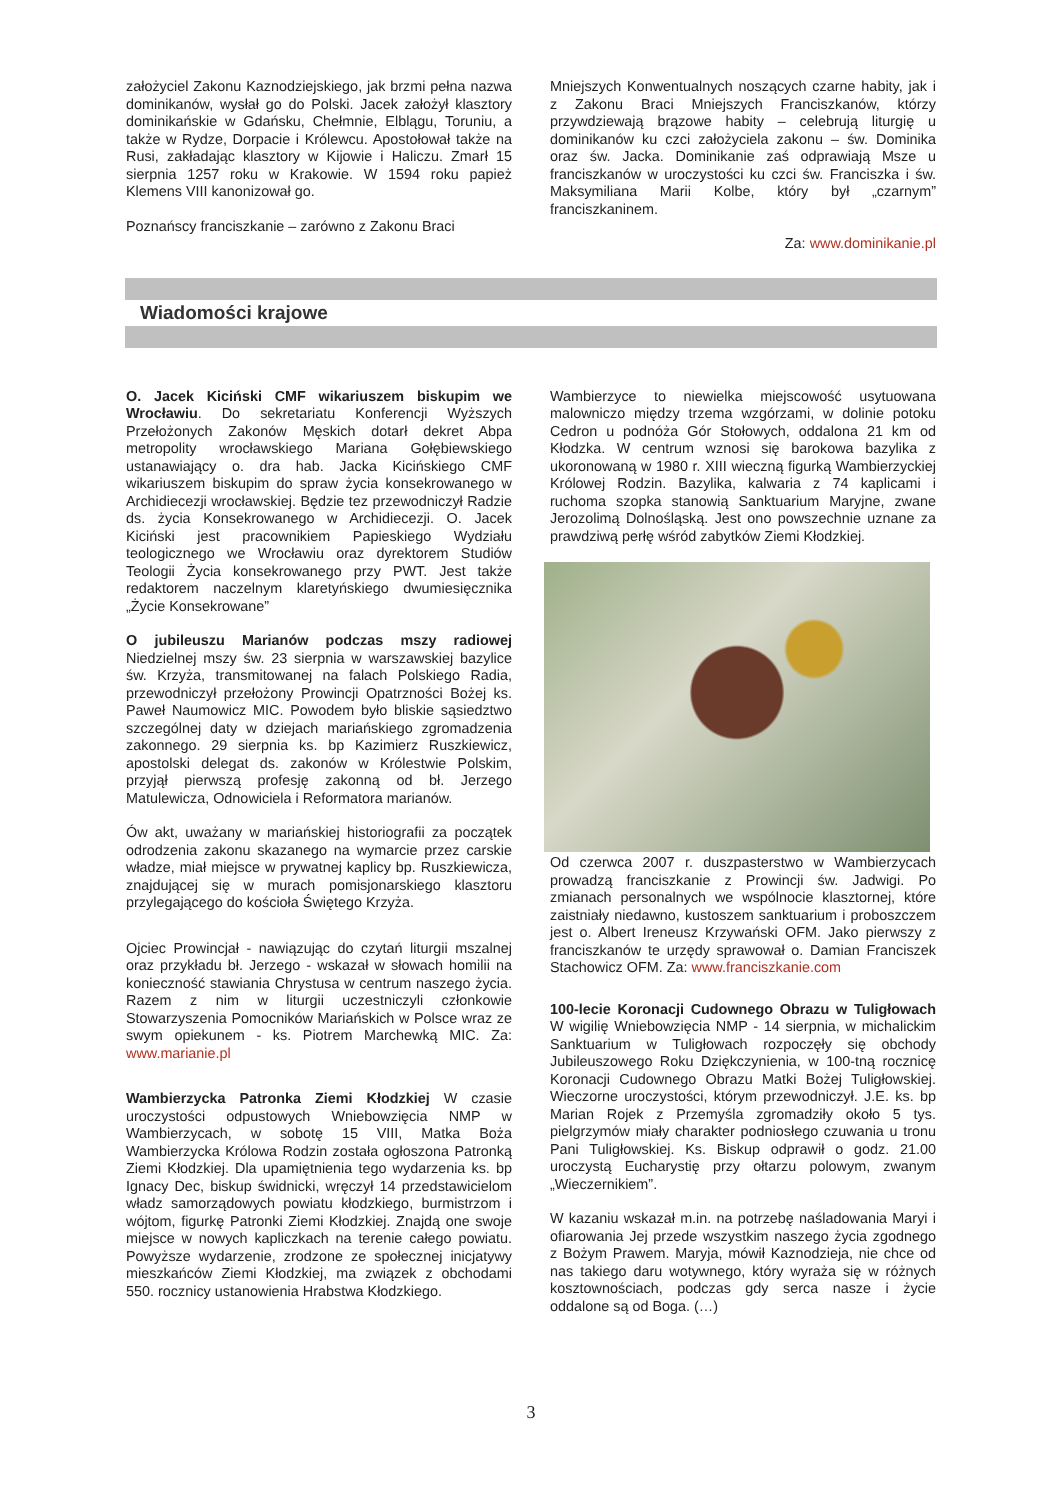założyciel Zakonu Kaznodziejskiego, jak brzmi pełna nazwa dominikanów, wysłał go do Polski. Jacek założył klasztory dominikańskie w Gdańsku, Chełmnie, Elblągu, Toruniu, a także w Rydze, Dorpacie i Królewcu. Apostołował także na Rusi, zakładając klasztory w Kijowie i Haliczu. Zmarł 15 sierpnia 1257 roku w Krakowie. W 1594 roku papież Klemens VIII kanonizował go.
Poznańscy franciszkanie – zarówno z Zakonu Braci
Mniejszych Konwentualnych noszących czarne habity, jak i z Zakonu Braci Mniejszych Franciszkanów, którzy przywdziewają brązowe habity – celebrują liturgię u dominikanów ku czci założyciela zakonu – św. Dominika oraz św. Jacka. Dominikanie zaś odprawiają Msze u franciszkanów w uroczystości ku czci św. Franciszka i św. Maksymiliana Marii Kolbe, który był „czarnym” franciszkaninem.
Za: www.dominikanie.pl
Wiadomości krajowe
O. Jacek Kiciński CMF wikariuszem biskupim we Wrocławiu. Do sekretariatu Konferencji Wyższych Przełożonych Zakonów Męskich dotarł dekret Abpa metropolity wrocławskiego Mariana Gołębiewskiego ustanawiający o. dra hab. Jacka Kicińskiego CMF wikariuszem biskupim do spraw życia konsekrowanego w Archidiecezji wrocławskiej. Będzie tez przewodniczył Radzie ds. życia Konsekrowanego w Archidiecezji. O. Jacek Kiciński jest pracownikiem Papieskiego Wydziału teologicznego we Wrocławiu oraz dyrektorem Studiów Teologii Życia konsekrowanego przy PWT. Jest także redaktorem naczelnym klaretyńskiego dwumiesięcznika „Życie Konsekrowane”
O jubileuszu Marianów podczas mszy radiowej Niedzielnej mszy św. 23 sierpnia w warszawskiej bazylice św. Krzyża, transmitowanej na falach Polskiego Radia, przewodniczył przełożony Prowincji Opatrzności Bożej ks. Paweł Naumowicz MIC. Powodem było bliskie sąsiedztwo szczególnej daty w dziejach mariańskiego zgromadzenia zakonnego. 29 sierpnia ks. bp Kazimierz Ruszkiewicz, apostolski delegat ds. zakonów w Królestwie Polskim, przyjął pierwszą profesję zakonną od bł. Jerzego Matulewicza, Odnowiciela i Reformatora marianów.
Ów akt, uważany w mariańskiej historiografii za początek odrodzenia zakonu skazanego na wymarcie przez carskie władze, miał miejsce w prywatnej kaplicy bp. Ruszkiewicza, znajdującej się w murach pomisjonarskiego klasztoru przylegającego do kościoła Świętego Krzyża.
Ojciec Prowincjał - nawiązując do czytań liturgii mszalnej oraz przykładu bł. Jerzego - wskazał w słowach homilii na konieczność stawiania Chrystusa w centrum naszego życia. Razem z nim w liturgii uczestniczyli członkowie Stowarzyszenia Pomocników Mariańskich w Polsce wraz ze swym opiekunem - ks. Piotrem Marchewką MIC. Za: www.marianie.pl
Wambierzycka Patronka Ziemi Kłodzkiej W czasie uroczystości odpustowych Wniebowzięcia NMP w Wambierzycach, w sobotę 15 VIII, Matka Boża Wambierzycka Królowa Rodzin została ogłoszona Patronką Ziemi Kłodzkiej. Dla upamiętnienia tego wydarzenia ks. bp Ignacy Dec, biskup świdnicki, wręczył 14 przedstawicielom władz samorządowych powiatu kłodzkiego, burmistrzom i wójtom, figurkę Patronki Ziemi Kłodzkiej. Znajdą one swoje miejsce w nowych kapliczkach na terenie całego powiatu. Powyższe wydarzenie, zrodzone ze społecznej inicjatywy mieszkańców Ziemi Kłodzkiej, ma związek z obchodami 550. rocznicy ustanowienia Hrabstwa Kłodzkiego.
Wambierzyce to niewielka miejscowość usytuowana malowniczo między trzema wzgórzami, w dolinie potoku Cedron u podnóża Gór Stołowych, oddalona 21 km od Kłodzka. W centrum wznosi się barokowa bazylika z ukoronowaną w 1980 r. XIII wieczną figurką Wambierzyckiej Królowej Rodzin. Bazylika, kalwaria z 74 kaplicami i ruchoma szopka stanowią Sanktuarium Maryjne, zwane Jerozolimą Dolnośląską. Jest ono powszechnie uznane za prawdziwą perłę wśród zabytków Ziemi Kłodzkiej.
Od czerwca 2007 r. duszpasterstwo w Wambierzycach prowadzą franciszkanie z Prowincji św. Jadwigi. Po zmianach personalnych we wspólnocie klasztornej, które zaistniały niedawno, kustoszem sanktuarium i proboszczem jest o. Albert Ireneusz Krzywański OFM. Jako pierwszy z franciszkanów te urzędy sprawował o. Damian Franciszek Stachowicz OFM. Za: www.franciszkanie.com
100-lecie Koronacji Cudownego Obrazu w Tuligłowach W wigilię Wniebowzięcia NMP - 14 sierpnia, w michalickim Sanktuarium w Tuligłowach rozpoczęły się obchody Jubileuszowego Roku Dziękczynienia, w 100-tną rocznicę Koronacji Cudownego Obrazu Matki Bożej Tuligłowskiej. Wieczorne uroczystości, którym przewodniczył. J.E. ks. bp Marian Rojek z Przemyśla zgromadziły około 5 tys. pielgrzymów miały charakter podniosłego czuwania u tronu Pani Tuligłowskiej. Ks. Biskup odprawił o godz. 21.00 uroczystą Eucharystię przy ołtarzu polowym, zwanym „Wieczernikiem”.
W kazaniu wskazał m.in. na potrzebę naśladowania Maryi i ofiarowania Jej przede wszystkim naszego życia zgodnego z Bożym Prawem. Maryja, mówił Kaznodzieja, nie chce od nas takiego daru wotywnego, który wyraża się w różnych kosztownościach, podczas gdy serca nasze i życie oddalone są od Boga. (…)
3